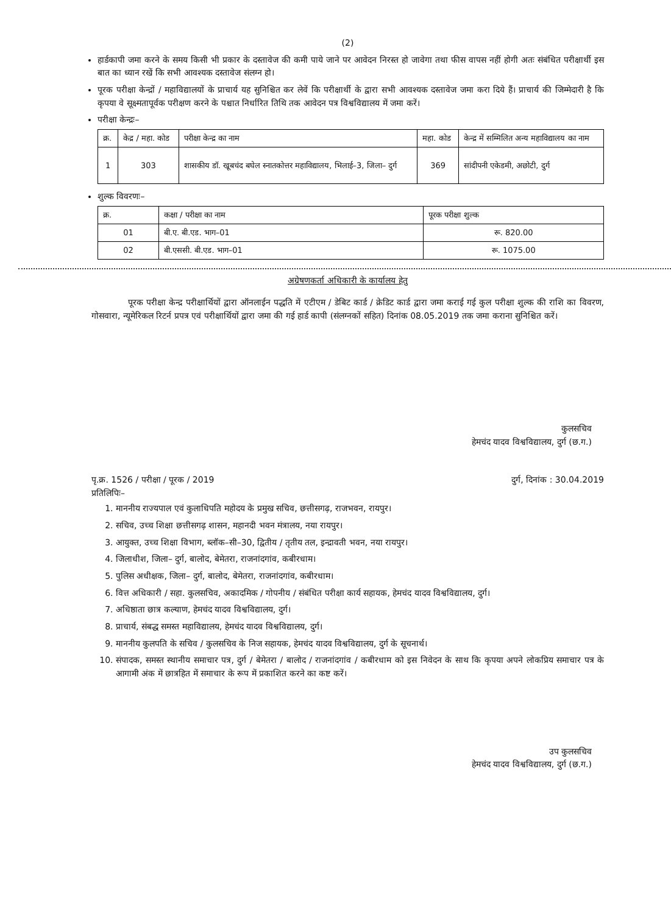(2)
हार्डकापी जमा करने के समय किसी भी प्रकार के दस्तावेज की कमी पाये जाने पर आवेदन निरस्त हो जावेगा तथा फीस वापस नहीं होगी अतः संबंधित परीक्षार्थी इस बात का ध्यान रखें कि सभी आवश्यक दस्तावेज संलग्न हो।
पूरक परीक्षा केन्द्रों / महाविद्यालयों के प्राचार्य यह सुनिश्चित कर लेवें कि परीक्षार्थी के द्वारा सभी आवश्यक दस्तावेज जमा करा दिये हैं। प्राचार्य की जिम्मेदारी है कि कृपया वे सूक्ष्मतापूर्वक परीक्षण करने के पश्चात निर्धारित तिथि तक आवेदन पत्र विश्वविद्यालय में जमा करें।
परीक्षा केन्द्रः–
| क्र. | केद्र / महा. कोड | परीक्षा केन्द्र का नाम | महा. कोड | केन्द्र में सम्मिलित अन्य महाविद्यालय का नाम |
| --- | --- | --- | --- | --- |
| 1 | 303 | शासकीय डॉ. खूबचंद बघेल स्नातकोत्तर महाविद्यालय, भिलाई–3, जिला– दुर्ग | 369 | सांदीपनी एकेडमी, अछोटी, दुर्ग |
शुल्क विवरणः–
| क्र. | कक्षा / परीक्षा का नाम | पूरक परीक्षा शुल्क |
| --- | --- | --- |
| 01 | बी.ए. बी.एड. भाग–01 | रू. 820.00 |
| 02 | बी.एससी. बी.एड. भाग–01 | रू. 1075.00 |
अग्रेषणकर्ता अधिकारी के कार्यालय हेतु
पूरक परीक्षा केन्द्र परीक्षार्थियों द्वारा ऑनलाईन पद्धति में एटीएम / डेबिट कार्ड / क्रेडिट कार्ड द्वारा जमा कराई गई कुल परीक्षा शुल्क की राशि का विवरण, गोसवारा, न्यूमेरिकल रिटर्न प्रपत्र एवं परीक्षार्थियों द्वारा जमा की गई हार्ड कापी (संलग्नकों सहित) दिनांक 08.05.2019 तक जमा कराना सुनिश्चित करें।
कुलसचिव
हेमचंद यादव विश्वविद्यालय, दुर्ग (छ.ग.)
पृ.क्र. 1526 / परीक्षा / पूरक / 2019 दुर्ग, दिनांक : 30.04.2019
प्रतिलिपिः–
1. माननीय राज्यपाल एवं कुलाधिपति महोदय के प्रमुख सचिव, छत्तीसगढ़, राजभवन, रायपुर।
2. सचिव, उच्च शिक्षा छत्तीसगढ़ शासन, महानदी भवन मंत्रालय, नया रायपुर।
3. आयुक्त, उच्च शिक्षा विभाग, ब्लॉक–सी–30, द्वितीय / तृतीय तल, इन्द्रावती भवन, नया रायपुर।
4. जिलाधीश, जिला– दुर्ग, बालोद, बेमेतरा, राजनांदगांव, कबीरधाम।
5. पुलिस अधीक्षक, जिला– दुर्ग, बालोद, बेमेतरा, राजनांदगांव, कबीरधाम।
6. वित्त अधिकारी / सहा. कुलसचिव, अकादमिक / गोपनीय / संबंधित परीक्षा कार्य सहायक, हेमचंद यादव विश्वविद्यालय, दुर्ग।
7. अधिष्ठाता छात्र कल्याण, हेमचंद यादव विश्वविद्यालय, दुर्ग।
8. प्राचार्य, संबद्ध समस्त महाविद्यालय, हेमचंद यादव विश्वविद्यालय, दुर्ग।
9. माननीय कुलपति के सचिव / कुलसचिव के निज सहायक, हेमचंद यादव विश्वविद्यालय, दुर्ग के सूचनार्थ।
10. संपादक, समस्त स्थानीय समाचार पत्र, दुर्ग / बेमेतरा / बालोद / राजनांदगांव / कबीरधाम को इस निवेदन के साथ कि कृपया अपने लोकप्रिय समाचार पत्र के आगामी अंक में छात्रहित में समाचार के रूप में प्रकाशित करने का कष्ट करें।
उप कुलसचिव
हेमचंद यादव विश्वविद्यालय, दुर्ग (छ.ग.)